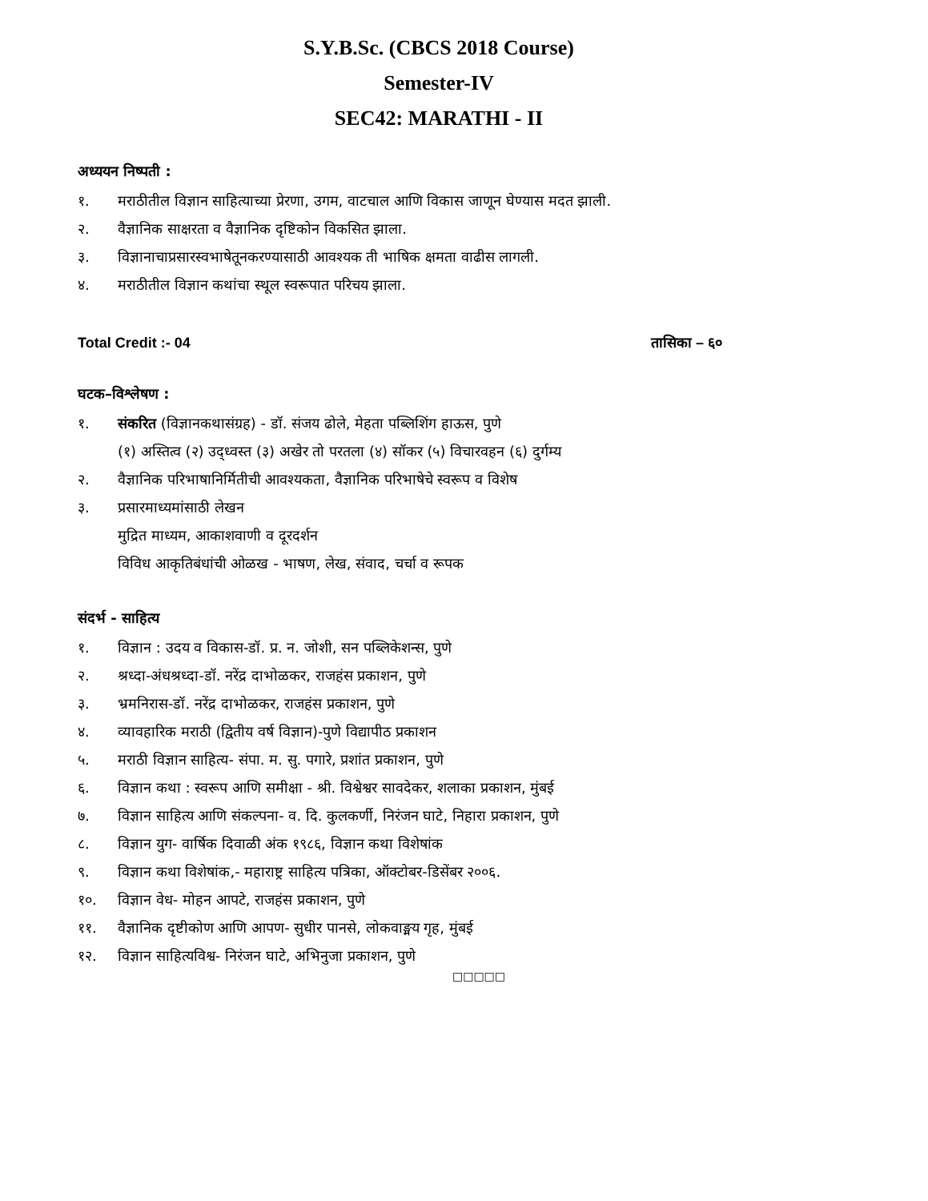S.Y.B.Sc. (CBCS 2018 Course)
Semester-IV
SEC42: MARATHI - II
अध्ययन निष्पती :
१. मराठीतील विज्ञान साहित्याच्या प्रेरणा, उगम, वाटचाल आणि विकास जाणून घेण्यास मदत झाली.
२. वैज्ञानिक साक्षरता व वैज्ञानिक दृष्टिकोन विकसित झाला.
३. विज्ञानाचाप्रसारस्वभाषेतूनकरण्यासाठी आवश्यक ती भाषिक क्षमता वाढीस लागली.
४. मराठीतील विज्ञान कथांचा स्थूल स्वरूपात परिचय झाला.
Total Credit :- 04 तासिका – ६०
घटक–विश्लेषण :
१. संकरित (विज्ञानकथासंग्रह) - डॉ. संजय ढोले, मेहता पब्लिशिंग हाऊस, पुणे
(१) अस्तित्व (२) उद्ध्वस्त (३) अखेर तो परतला (४) सॉकर (५) विचारवहन (६) दुर्गम्य
२. वैज्ञानिक परिभाषानिर्मितीची आवश्यकता, वैज्ञानिक परिभाषेचे स्वरूप व विशेष
३. प्रसारमाध्यमांसाठी लेखन
मुद्रित माध्यम, आकाशवाणी व दूरदर्शन
विविध आकृतिबंधांची ओळख - भाषण, लेख, संवाद, चर्चा व रूपक
संदर्भ - साहित्य
१. विज्ञान : उदय व विकास-डॉ. प्र. न. जोशी, सन पब्लिकेशन्स, पुणे
२. श्रध्दा-अंधश्रध्दा-डॉ. नरेंद्र दाभोळकर, राजहंस प्रकाशन, पुणे
३. भ्रमनिरास-डॉ. नरेंद्र दाभोळकर, राजहंस प्रकाशन, पुणे
४. व्यावहारिक मराठी (द्वितीय वर्ष विज्ञान)-पुणे विद्यापीठ प्रकाशन
५. मराठी विज्ञान साहित्य- संपा. म. सु. पगारे, प्रशांत प्रकाशन, पुणे
६. विज्ञान कथा : स्वरूप आणि समीक्षा - श्री. विश्वेश्वर सावदेकर, शलाका प्रकाशन, मुंबई
७. विज्ञान साहित्य आणि संकल्पना- व. दि. कुलकर्णी, निरंजन घाटे, निहारा प्रकाशन, पुणे
८. विज्ञान युग- वार्षिक दिवाळी अंक १९८६, विज्ञान कथा विशेषांक
९. विज्ञान कथा विशेषांक,- महाराष्ट्र साहित्य पत्रिका, ऑक्टोबर-डिसेंबर २००६.
१०. विज्ञान वेध- मोहन आपटे, राजहंस प्रकाशन, पुणे
११. वैज्ञानिक दृष्टीकोण आणि आपण- सुधीर पानसे, लोकवाङ्मय गृह, मुंबई
१२. विज्ञान साहित्यविश्व- निरंजन घाटे, अभिनुजा प्रकाशन, पुणे
□□□□□